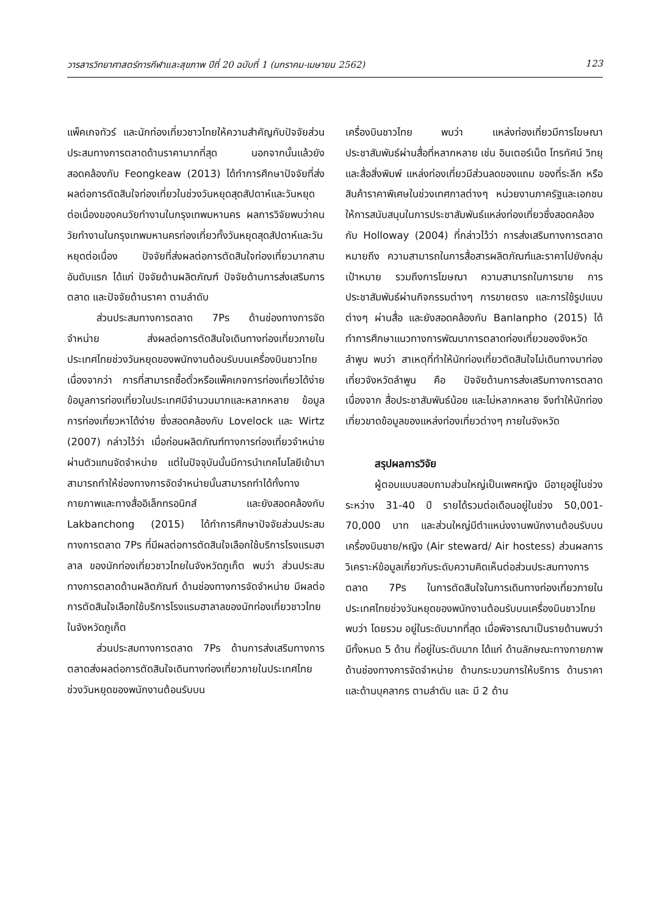วารสารวิทยาศาสตร์การกีฬาและสุขภาพ ปีที่ 20 ฉบับที่ 1 (มกราคม-เมษายน 2562) 123
แพ็คเกจทัวร์ และนักท่องเที่ยวชาวไทยให้ความสำคัญกับปัจจัยส่วนประสมทางการตลาดด้านราคามากที่สุด นอกจากนั้นแล้วยังสอดคล้องกับ Feongkeaw (2013) ได้ทำการศึกษาปัจจัยที่ส่งผลต่อการตัดสินใจท่องเที่ยวในช่วงวันหยุดสุดสัปดาห์และวันหยุดต่อเนื่องของคนวัยทำงานในกรุงเทพมหานคร ผลการวิจัยพบว่าคนวัยทำงานในกรุงเทพมหานครท่องเที่ยวทั้งวันหยุดสุดสัปดาห์และวันหยุดต่อเนื่อง ปัจจัยที่ส่งผลต่อการตัดสินใจท่องเที่ยวมากสามอันดับแรก ได้แก่ ปัจจัยด้านผลิตภัณฑ์ ปัจจัยด้านการส่งเสริมการตลาด และปัจจัยด้านราคา ตามลำดับ
ส่วนประสมทางการตลาด 7Ps ด้านช่องทางการจัดจำหน่าย ส่งผลต่อการตัดสินใจเดินทางท่องเที่ยวภายในประเทศไทยช่วงวันหยุดของพนักงานต้อนรับบนเครื่องบินชาวไทย เนื่องจากว่า การที่สามารถซื้อตั๋วหรือแพ็คเกจการท่องเที่ยวได้ง่าย ข้อมูลการท่องเที่ยวในประเทศมีจำนวนมากและหลากหลาย ข้อมูลการท่องเที่ยวหาได้ง่าย ซึ่งสอดคล้องกับ Lovelock และ Wirtz (2007) กล่าวไว้ว่า เมื่อก่อนผลิตภัณฑ์ทางการท่องเที่ยวจำหน่ายผ่านตัวแทนจัดจำหน่าย แต่ในปัจจุบันนั้นมีการนำเทคโนโลยีเข้ามา สามารถทำให้ช่องทางการจัดจำหน่ายนั้นสามารถทำได้ทั้งทางกายภาพและทางสื่ออิเล็กทรอนิกส์ และยังสอดคล้องกับ Lakbanchong (2015) ได้ทำการศึกษาปัจจัยส่วนประสมทางการตลาด 7Ps ที่มีผลต่อการตัดสินใจเลือกใช้บริการโรงแรมฮาลาล ของนักท่องเที่ยวชาวไทยในจังหวัดภูเก็ต พบว่า ส่วนประสมทางการตลาดด้านผลิตภัณฑ์ ด้านช่องทางการจัดจำหน่าย มีผลต่อการตัดสินใจเลือกใช้บริการโรงแรมฮาลาลของนักท่องเที่ยวชาวไทยในจังหวัดภูเก็ต
ส่วนประสมทางการตลาด 7Ps ด้านการส่งเสริมทางการตลาดส่งผลต่อการตัดสินใจเดินทางท่องเที่ยวภายในประเทศไทยช่วงวันหยุดของพนักงานต้อนรับบน
เครื่องบินชาวไทย พบว่า แหล่งท่องเที่ยวมีการโฆษณาประชาสัมพันธ์ผ่านสื่อที่หลากหลาย เช่น อินเตอร์เน็ต โทรทัศน์ วิทยุ และสื่อสิ่งพิมพ์ แหล่งท่องเที่ยวมีส่วนลดของแถม ของที่ระลึก หรือสินค้าราคาพิเศษในช่วงเทศกาลต่างๆ หน่วยงานภาครัฐและเอกชนให้การสนับสนุนในการประชาสัมพันธ์แหล่งท่องเที่ยวซึ่งสอดคล้องกับ Holloway (2004) ที่กล่าวไว้ว่า การส่งเสริมทางการตลาด หมายถึง ความสามารถในการสื่อสารผลิตภัณฑ์และราคาไปยังกลุ่มเป้าหมาย รวมถึงการโฆษณา ความสามารถในการขาย การประชาสัมพันธ์ผ่านกิจกรรมต่างๆ การขายตรง และการใช้รูปแบบต่างๆ ผ่านสื่อ และยังสอดคล้องกับ Banlanpho (2015) ได้ทำการศึกษาแนวทางการพัฒนาการตลาดท่องเที่ยวของจังหวัดลำพูน พบว่า สาเหตุที่ทำให้นักท่องเที่ยวตัดสินใจไม่เดินทางมาท่องเที่ยวจังหวัดลำพูน คือ ปัจจัยด้านการส่งเสริมทางการตลาด เนื่องจาก สื่อประชาสัมพันธ์น้อย และไม่หลากหลาย จึงทำให้นักท่องเที่ยวขาดข้อมูลของแหล่งท่องเที่ยวต่างๆ ภายในจังหวัด
สรุปผลการวิจัย
ผู้ตอบแบบสอบถามส่วนใหญ่เป็นเพศหญิง มีอายุอยู่ในช่วงระหว่าง 31-40 ปี รายได้รวมต่อเดือนอยู่ในช่วง 50,001-70,000 บาท และส่วนใหญ่มีตำแหน่งงานพนักงานต้อนรับบนเครื่องบินชาย/หญิง (Air steward/ Air hostess) ส่วนผลการวิเคราะห์ข้อมูลเกี่ยวกับระดับความคิดเห็นต่อส่วนประสมทางการตลาด 7Ps ในการตัดสินใจในการเดินทางท่องเที่ยวภายในประเทศไทยช่วงวันหยุดของพนักงานต้อนรับบนเครื่องบินชาวไทย พบว่า โดยรวม อยู่ในระดับมากที่สุด เมื่อพิจารณาเป็นรายด้านพบว่ามีทั้งหมด 5 ด้าน ที่อยู่ในระดับมาก ได้แก่ ด้านลักษณะทางกายภาพ ด้านช่องทางการจัดจำหน่าย ด้านกระบวนการให้บริการ ด้านราคา และด้านบุคลากร ตามลำดับ และ มี 2 ด้าน